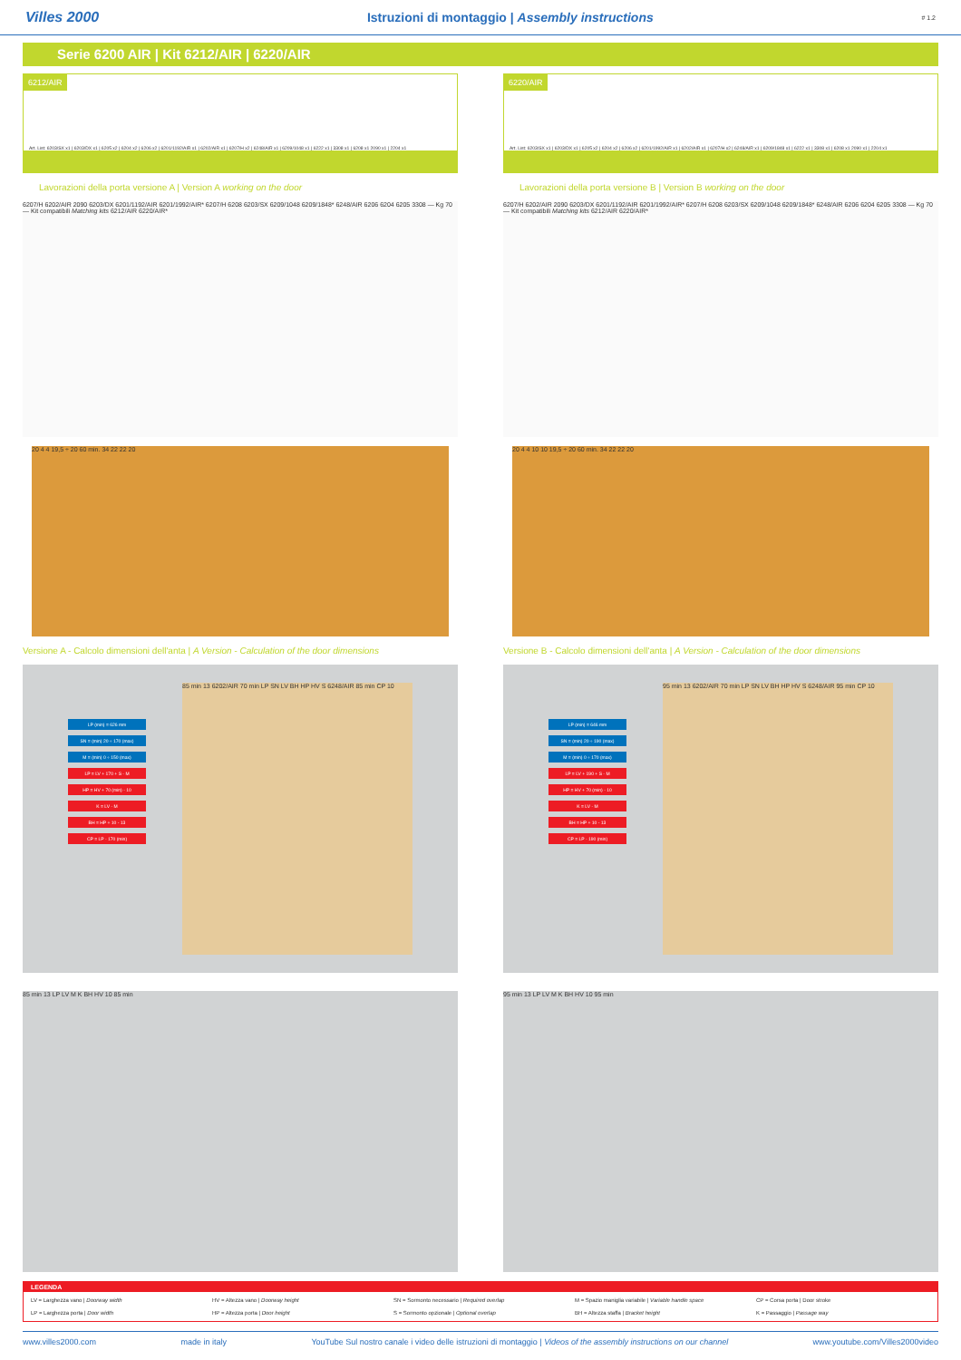Villes 2000 Istruzioni di montaggio | Assembly instructions # 1.2
Serie 6200 AIR | Kit 6212/AIR | 6220/AIR
6212/AIR
Art. List: 6203/SX x1 | 6203/DX x1 | 6205 x2 | 6204 x2 | 6206 x2 | 6201/1192/AIR x1 | 6202/AIR x1 | 6207/H x2 | 6248/AIR x1 | 6209/1048 x1 | 6222 x1 | 3308 x1 | 6208 x1 2090 x1 | 2204 x1
Lavorazioni della porta versione A | Version A working on the door
6207/H 6202/AIR 2090 6203/DX 6201/1192/AIR 6201/1992/AIR* 6207/H 6208 6203/SX 6209/1048 6209/1848* 6248/AIR 6206 6204 6205 3308 — Kg 70 — Kit compatibili Matching kits 6212/AIR 6220/AIR*
20 4 4 19,5 ÷ 20 60 min. 34 22 22 20
Versione A - Calcolo dimensioni dell'anta | A Version - Calculation of the door dimensions
LP (min) = 626 mm
SN = (min) 20 ÷ 170 (max)
M = (min) 0 ÷ 150 (max)
LP = LV + 170 + S - M
HP = HV + 70 (min) - 10
K = LV - M
BH = HP + 10 - 13
CP = LP - 170 (min)
85 min 13 6202/AIR 70 min LP SN LV BH HP HV S 6248/AIR 85 min CP 10
85 min 13 LP LV M K BH HV 10 85 min
6220/AIR
Art. List: 6203/SX x1 | 6203/DX x1 | 6205 x2 | 6204 x2 | 6206 x2 | 6201/1992/AIR x1 | 6202/AIR x1 | 6207/H x2 | 6248/AIR x1 | 6209/1848 x1 | 6222 x1 | 3308 x1 | 6208 x1 2090 x1 | 2204 x1
Lavorazioni della porta versione B | Version B working on the door
6207/H 6202/AIR 2090 6203/DX 6201/1192/AIR 6201/1992/AIR* 6207/H 6208 6203/SX 6209/1048 6209/1848* 6248/AIR 6206 6204 6205 3308 — Kg 70 — Kit compatibili Matching kits 6212/AIR 6220/AIR*
20 4 4 10 10 19,5 ÷ 20 60 min. 34 22 22 20
Versione B - Calcolo dimensioni dell'anta | A Version - Calculation of the door dimensions
LP (min) = 646 mm
SN = (min) 20 ÷ 190 (max)
M = (min) 0 ÷ 170 (max)
LP = LV + 190 + S - M
HP = HV + 70 (min) - 10
K = LV - M
BH = HP + 10 - 13
CP = LP - 190 (min)
95 min 13 6202/AIR 70 min LP SN LV BH HP HV S 6248/AIR 95 min CP 10
95 min 13 LP LV M K BH HV 10 95 min
LEGENDA
LV = Larghezza vano | Doorway width HV = Altezza vano | Doorway height SN = Sormonto necessario | Required overlap M = Spazio maniglia variabile | Variable handle space CP = Corsa porta | Door stroke LP = Larghezza porta | Door width HP = Altezza porta | Door height S = Sormonto opzionale | Optional overlap BH = Altezza staffa | Bracket height K = Passaggio | Passage way
www.villes2000.com made in italy YouTube Sul nostro canale i video delle istruzioni di montaggio | Videos of the assembly instructions on our channel www.youtube.com/Villes2000video